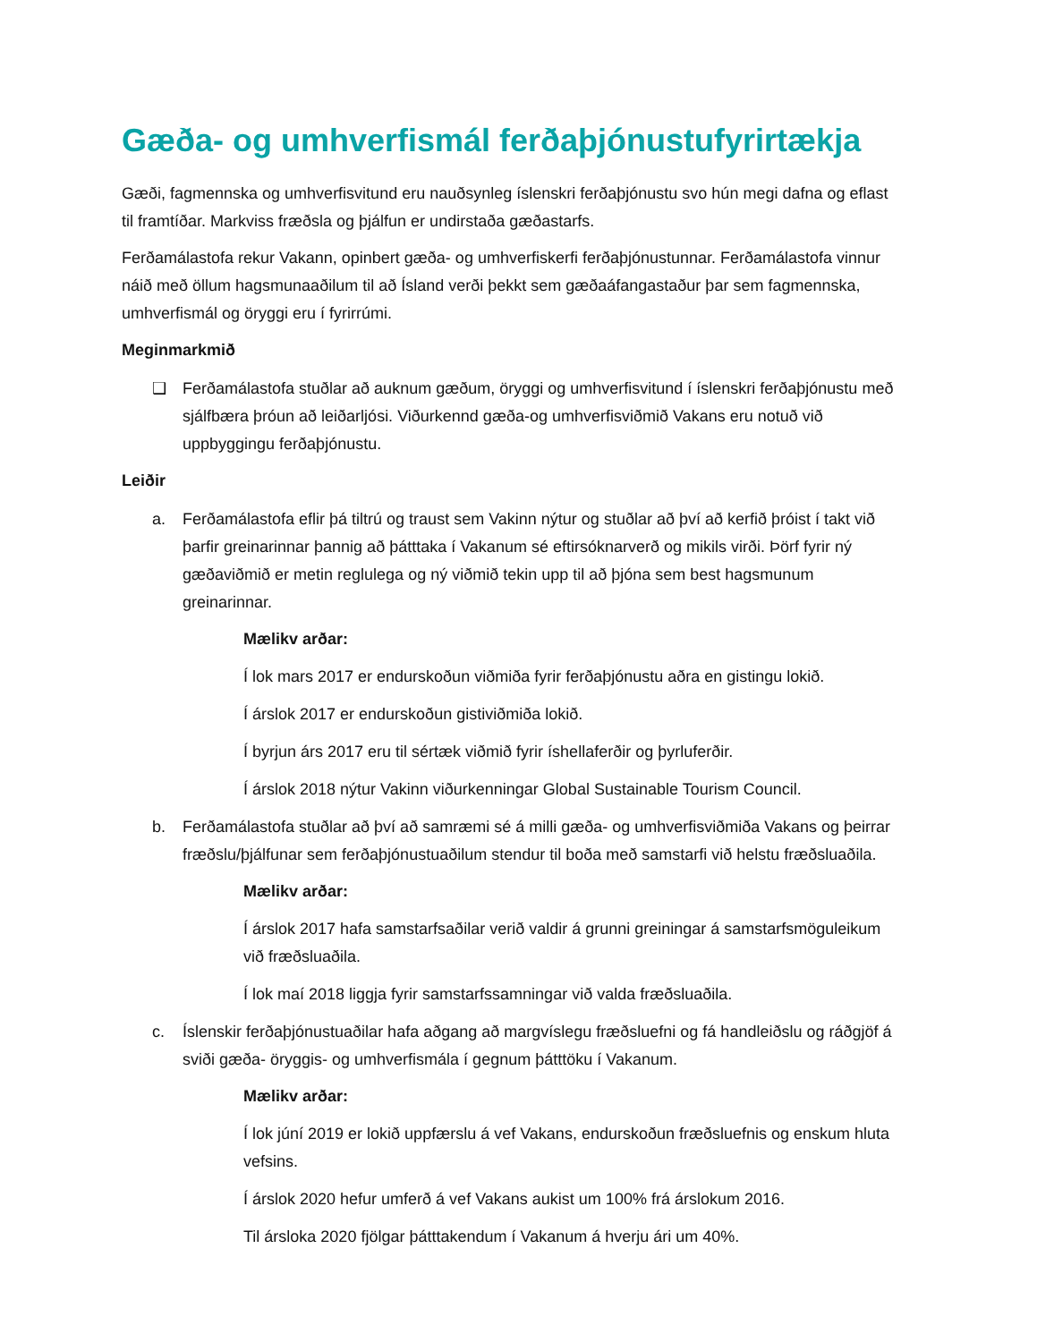Gæða- og umhverfismál ferðaþjónustufyrirtækja
Gæði, fagmennska og umhverfisvitund eru nauðsynleg íslenskri ferðaþjónustu svo hún megi dafna og eflast til framtíðar. Markviss fræðsla og þjálfun er undirstaða gæðastarfs.
Ferðamálastofa rekur Vakann, opinbert gæða- og umhverfiskerfi ferðaþjónustunnar. Ferðamálastofa vinnur náið með öllum hagsmunaaðilum til að Ísland verði þekkt sem gæðaáfangastaður þar sem fagmennska, umhverfismál og öryggi eru í fyrirrúmi.
Meginmarkmið
❑ Ferðamálastofa stuðlar að auknum gæðum, öryggi og umhverfisvitund í íslenskri ferðaþjónustu með sjálfbæra þróun að leiðarljósi. Viðurkennd gæða-og umhverfisviðmið Vakans eru notuð við uppbyggingu ferðaþjónustu.
Leiðir
a. Ferðamálastofa eflir þá tiltrú og traust sem Vakinn nýtur og stuðlar að því að kerfið þróist í takt við þarfir greinarinnar þannig að þátttaka í Vakanum sé eftirsóknarverð og mikils virði. Þörf fyrir ný gæðaviðmið er metin reglulega og ný viðmið tekin upp til að þjóna sem best hagsmunum greinarinnar.
Mælikv arðar:
Í lok mars 2017 er endurskoðun viðmiða fyrir ferðaþjónustu aðra en gistingu lokið.
Í árslok 2017 er endurskoðun gistiviðmiða lokið.
Í byrjun árs 2017 eru til sértæk viðmið fyrir íshellaferðir og þyrluferðir.
Í árslok 2018 nýtur Vakinn viðurkenningar Global Sustainable Tourism Council.
b. Ferðamálastofa stuðlar að því að samræmi sé á milli gæða- og umhverfisviðmiða Vakans og þeirrar fræðslu/þjálfunar sem ferðaþjónustuaðilum stendur til boða með samstarfi við helstu fræðsluaðila.
Mælikv arðar:
Í árslok 2017 hafa samstarfsaðilar verið valdir á grunni greiningar á samstarfsmöguleikum við fræðsluaðila.
Í lok maí 2018 liggja fyrir samstarfssamningar við valda fræðsluaðila.
c. Íslenskir ferðaþjónustuaðilar hafa aðgang að margvíslegu fræðsluefni og fá handleiðslu og ráðgjöf á sviði gæða- öryggis- og umhverfismála í gegnum þátttöku í Vakanum.
Mælikv arðar:
Í lok júní 2019 er lokið uppfærslu á vef Vakans, endurskoðun fræðsluefnis og enskum hluta vefsins.
Í árslok 2020 hefur umferð á vef Vakans aukist um 100% frá árslokum 2016.
Til ársloka 2020 fjölgar þátttakendum í Vakanum á hverju ári um 40%.